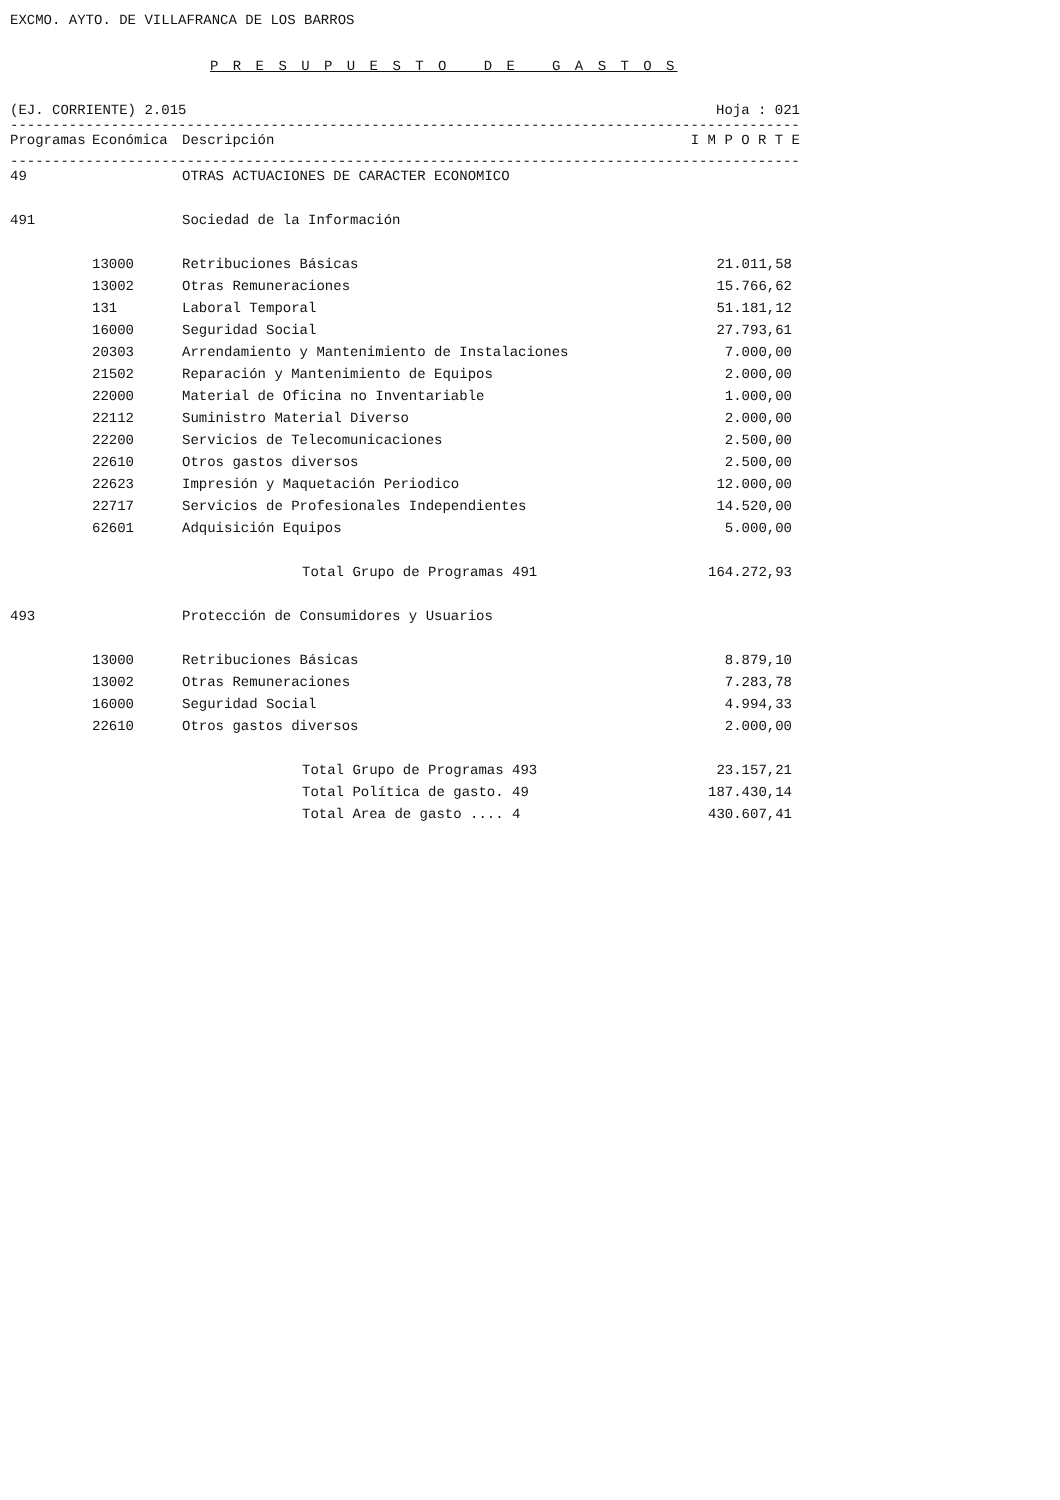EXCMO. AYTO. DE VILLAFRANCA DE LOS BARROS
P R E S U P U E S T O D E G A S T O S
(EJ. CORRIENTE) 2.015 Hoja : 021
-----------------------------------------------------------------------------------------------------------
| Programas | Económica | Descripción | I M P O R T E |
| --- | --- | --- | --- |
-----------------------------------------------------------------------------------------------------------
| 49 | | OTRAS ACTUACIONES DE CARACTER ECONOMICO | |
| 491 | | Sociedad de la Información | |
| | 13000 | Retribuciones Básicas | 21.011,58 |
| | 13002 | Otras Remuneraciones | 15.766,62 |
| | 131 | Laboral Temporal | 51.181,12 |
| | 16000 | Seguridad Social | 27.793,61 |
| | 20303 | Arrendamiento y Mantenimiento de Instalaciones | 7.000,00 |
| | 21502 | Reparación y Mantenimiento de Equipos | 2.000,00 |
| | 22000 | Material de Oficina no Inventariable | 1.000,00 |
| | 22112 | Suministro Material Diverso | 2.000,00 |
| | 22200 | Servicios de Telecomunicaciones | 2.500,00 |
| | 22610 | Otros gastos diversos | 2.500,00 |
| | 22623 | Impresión y Maquetación Periodico | 12.000,00 |
| | 22717 | Servicios de Profesionales Independientes | 14.520,00 |
| | 62601 | Adquisición Equipos | 5.000,00 |
| | | Total Grupo de Programas 491 | 164.272,93 |
| 493 | | Protección de Consumidores y Usuarios | |
| | 13000 | Retribuciones Básicas | 8.879,10 |
| | 13002 | Otras Remuneraciones | 7.283,78 |
| | 16000 | Seguridad Social | 4.994,33 |
| | 22610 | Otros gastos diversos | 2.000,00 |
| | | Total Grupo de Programas 493 | 23.157,21 |
| | | Total Política de gasto. 49 | 187.430,14 |
| | | Total Area de gasto .... 4 | 430.607,41 |